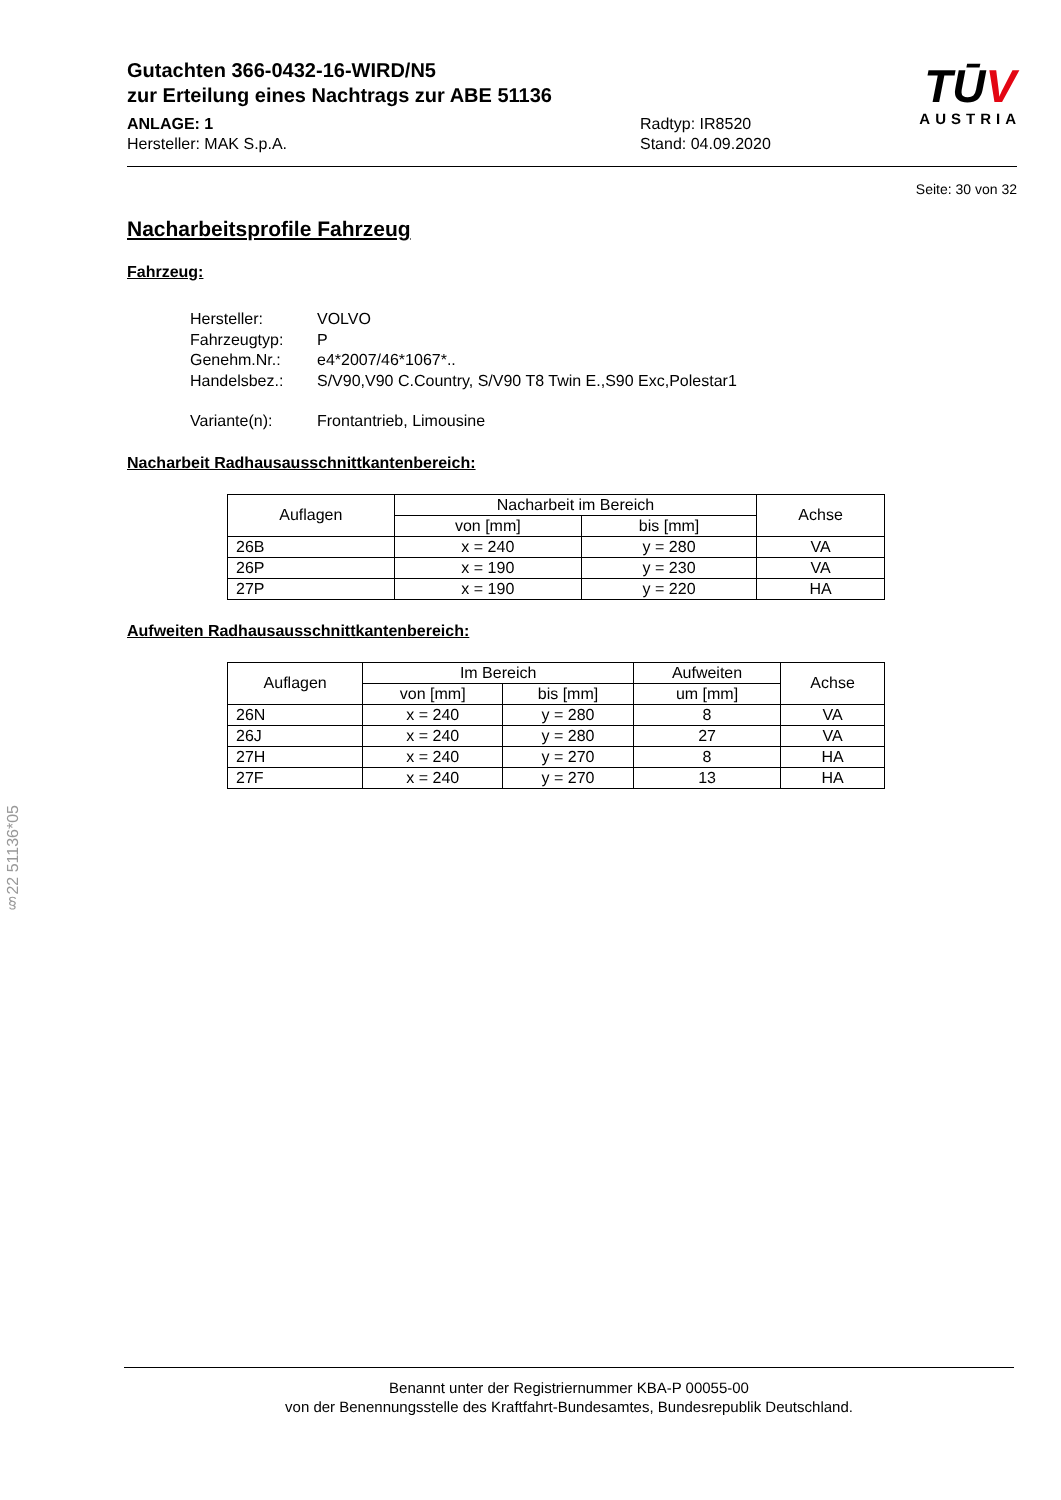Gutachten 366-0432-16-WIRD/N5
zur Erteilung eines Nachtrags zur ABE 51136
ANLAGE: 1 Radtyp: IR8520
Hersteller: MAK S.p.A. Stand: 04.09.2020
TŪV
AUSTRIA
Seite: 30 von 32
Nacharbeitsprofile Fahrzeug
Fahrzeug:
Hersteller: VOLVO
Fahrzeugtyp: P
Genehm.Nr.: e4*2007/46*1067*..
Handelsbez.: S/V90,V90 C.Country, S/V90 T8 Twin E.,S90 Exc,Polestar1
Variante(n): Frontantrieb, Limousine
Nacharbeit Radhausausschnittkantenbereich:
| Auflagen | Nacharbeit im Bereich | | Achse |
| --- | --- | --- | --- |
| | von [mm] | bis [mm] | |
| 26B | x = 240 | y = 280 | VA |
| 26P | x = 190 | y = 230 | VA |
| 27P | x = 190 | y = 220 | HA |
Aufweiten Radhausausschnittkantenbereich:
| Auflagen | Im Bereich | | Aufweiten | Achse |
| --- | --- | --- | --- | --- |
| | von [mm] | bis [mm] | um [mm] | |
| 26N | x = 240 | y = 280 | 8 | VA |
| 26J | x = 240 | y = 280 | 27 | VA |
| 27H | x = 240 | y = 270 | 8 | HA |
| 27F | x = 240 | y = 270 | 13 | HA |
§22 51136*05
Benannt unter der Registriernummer KBA-P 00055-00
von der Benennungsstelle des Kraftfahrt-Bundesamtes, Bundesrepublik Deutschland.